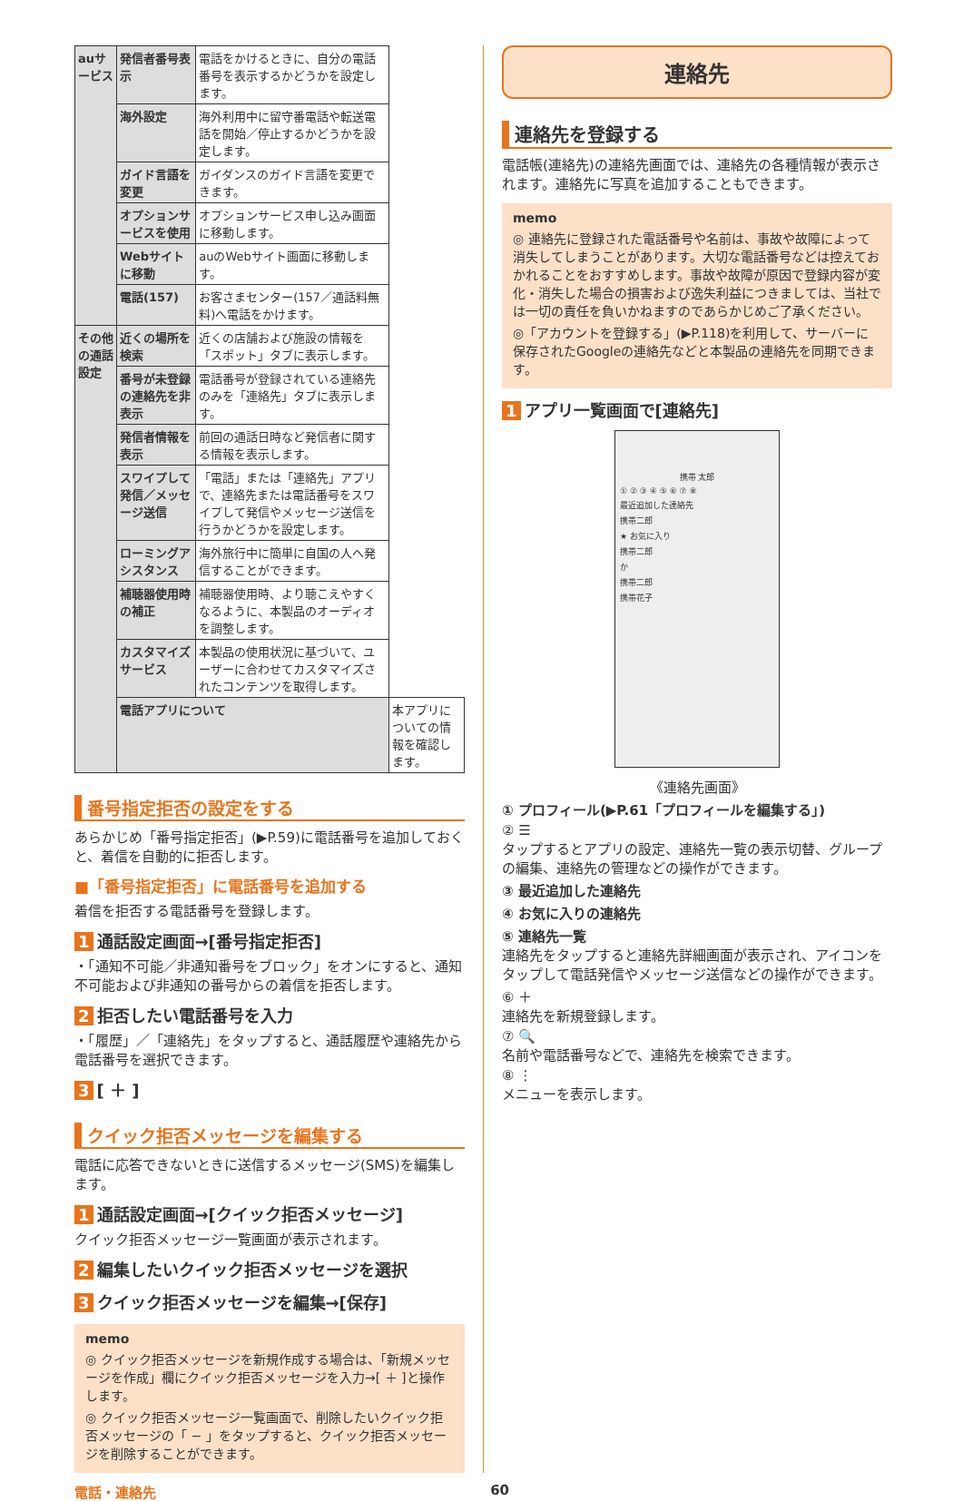| auサービス | 発信者番号表示 | 電話をかけるときに、自分の電話番号を表示するかどうかを設定します。 | |
| | 海外設定 | 海外利用中に留守番電話や転送電話を開始／停止するかどうかを設定します。 | |
| | ガイド言語を変更 | ガイダンスのガイド言語を変更できます。 | |
| | オプションサービスを使用 | オプションサービス申し込み画面に移動します。 | |
| | Webサイトに移動 | auのWebサイト画面に移動します。 | |
| | 電話(157) | お客さまセンター(157／通話料無料)へ電話をかけます。 | |
| その他の通話設定 | 近くの場所を検索 | 近くの店舗および施設の情報を「スポット」タブに表示します。 | |
| | 番号が未登録の連絡先を非表示 | 電話番号が登録されている連絡先のみを「連絡先」タブに表示します。 | |
| | 発信者情報を表示 | 前回の通話日時など発信者に関する情報を表示します。 | |
| | スワイプして発信／メッセージ送信 | 「電話」または「連絡先」アプリで、連絡先または電話番号をスワイプして発信やメッセージ送信を行うかどうかを設定します。 | |
| | ローミングアシスタンス | 海外旅行中に簡単に自国の人へ発信することができます。 | |
| | 補聴器使用時の補正 | 補聴器使用時、より聴こえやすくなるように、本製品のオーディオを調整します。 | |
| | カスタマイズサービス | 本製品の使用状況に基づいて、ユーザーに合わせてカスタマイズされたコンテンツを取得します。 | |
| | 電話アプリについて | | 本アプリについての情報を確認します。 |
番号指定拒否の設定をする
あらかじめ「番号指定拒否」(▶P.59)に電話番号を追加しておくと、着信を自動的に拒否します。
■「番号指定拒否」に電話番号を追加する
着信を拒否する電話番号を登録します。
1 通話設定画面→[番号指定拒否]
・「通知不可能／非通知番号をブロック」をオンにすると、通知不可能および非通知の番号からの着信を拒否します。
2 拒否したい電話番号を入力
・「履歴」／「連絡先」をタップすると、通話履歴や連絡先から電話番号を選択できます。
3 [ ＋ ]
クイック拒否メッセージを編集する
電話に応答できないときに送信するメッセージ(SMS)を編集します。
1 通話設定画面→[クイック拒否メッセージ]
クイック拒否メッセージ一覧画面が表示されます。
2 編集したいクイック拒否メッセージを選択
3 クイック拒否メッセージを編集→[保存]
memo
◎ クイック拒否メッセージを新規作成する場合は、「新規メッセージを作成」欄にクイック拒否メッセージを入力→[ ＋ ]と操作します。
◎ クイック拒否メッセージ一覧画面で、削除したいクイック拒否メッセージの「 − 」をタップすると、クイック拒否メッセージを削除することができます。
連絡先
連絡先を登録する
電話帳(連絡先)の連絡先画面では、連絡先の各種情報が表示されます。連絡先に写真を追加することもできます。
memo
◎ 連絡先に登録された電話番号や名前は、事故や故障によって消失してしまうことがあります。大切な電話番号などは控えておかれることをおすすめします。事故や故障が原因で登録内容が変化・消失した場合の損害および逸失利益につきましては、当社では一切の責任を負いかねますのであらかじめご了承ください。
◎「アカウントを登録する」(▶P.118)を利用して、サーバーに保存されたGoogleの連絡先などと本製品の連絡先を同期できます。
1 アプリ一覧画面で[連絡先]
携帯 太郎
① ② ③ ④ ⑤ ⑥ ⑦ ⑧
最近追加した連絡先
携帯二郎
★ お気に入り
携帯二郎
か
携帯二郎
携帯花子
《連絡先画面》
① プロフィール(▶P.61「プロフィールを編集する」)
② ☰
タップするとアプリの設定、連絡先一覧の表示切替、グループの編集、連絡先の管理などの操作ができます。
③ 最近追加した連絡先
④ お気に入りの連絡先
⑤ 連絡先一覧
連絡先をタップすると連絡先詳細画面が表示され、アイコンをタップして電話発信やメッセージ送信などの操作ができます。
⑥ ＋
連絡先を新規登録します。
⑦ 🔍
名前や電話番号などで、連絡先を検索できます。
⑧ ⋮
メニューを表示します。
電話・連絡先 60